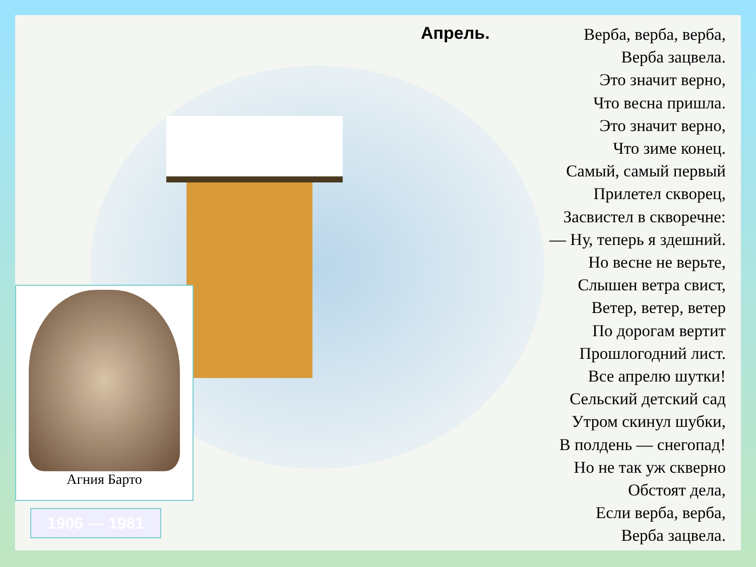Апрель.
Верба, верба, верба,
Верба зацвела.
Это значит верно,
Что весна пришла.
Это значит верно,
Что зиме конец.
Самый, самый первый
Прилетел скворец,
Засвистел в скворечне:
— Ну, теперь я здешний.
Но весне не верьте,
Слышен ветра свист,
Ветер, ветер, ветер
По дорогам вертит
Прошлогодний лист.
Все апрелю шутки!
Сельский детский сад
Утром скинул шубки,
В полдень — снегопад!
Но не так уж скверно
Обстоят дела,
Если верба, верба,
Верба зацвела.
Агния Барто
1906 — 1981